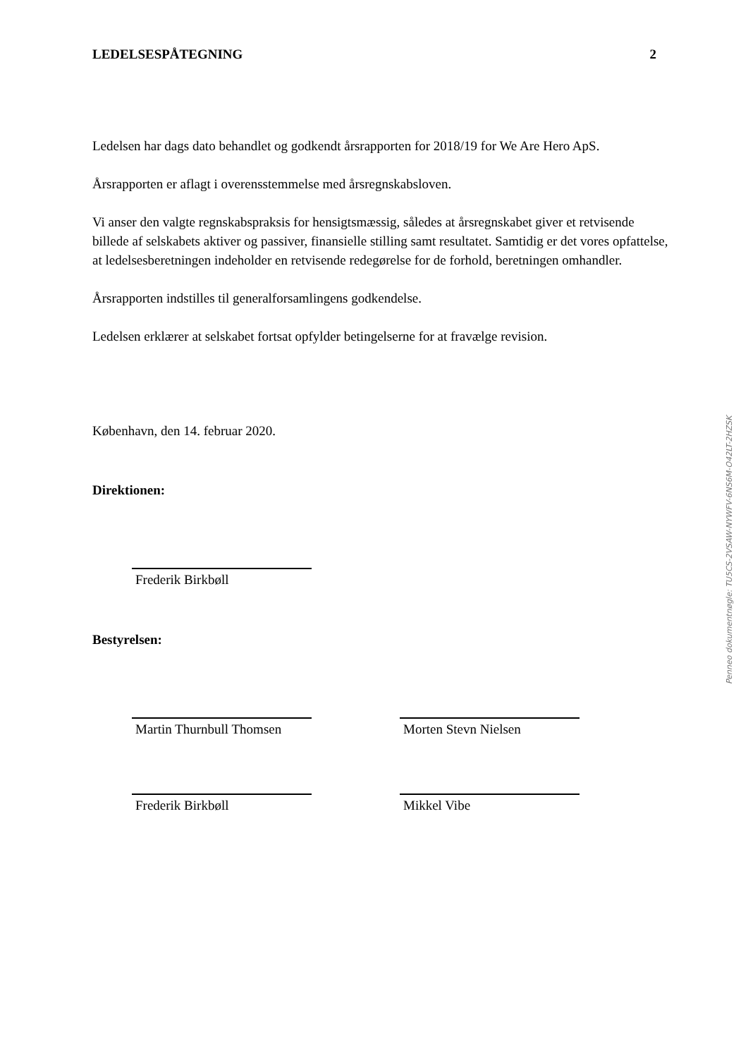LEDELSESPÅTEGNING 2
Ledelsen har dags dato behandlet og godkendt årsrapporten for 2018/19 for We Are Hero ApS.
Årsrapporten er aflagt i overensstemmelse med årsregnskabsloven.
Vi anser den valgte regnskabspraksis for hensigtsmæssig, således at årsregnskabet giver et retvisende billede af selskabets aktiver og passiver, finansielle stilling samt resultatet. Samtidig er det vores opfattelse, at ledelsesberetningen indeholder en retvisende redegørelse for de forhold, beretningen omhandler.
Årsrapporten indstilles til generalforsamlingens godkendelse.
Ledelsen erklærer at selskabet fortsat opfylder betingelserne for at fravælge revision.
København, den 14. februar 2020.
Direktionen:
Frederik Birkbøll
Bestyrelsen:
Martin Thurnbull Thomsen
Morten Stevn Nielsen
Frederik Birkbøll Mikkel Vibe
Penneo dokumentnøgle: TU5CS-2VSAW-NYWFV-6NS6M-O42LT-2HZSK